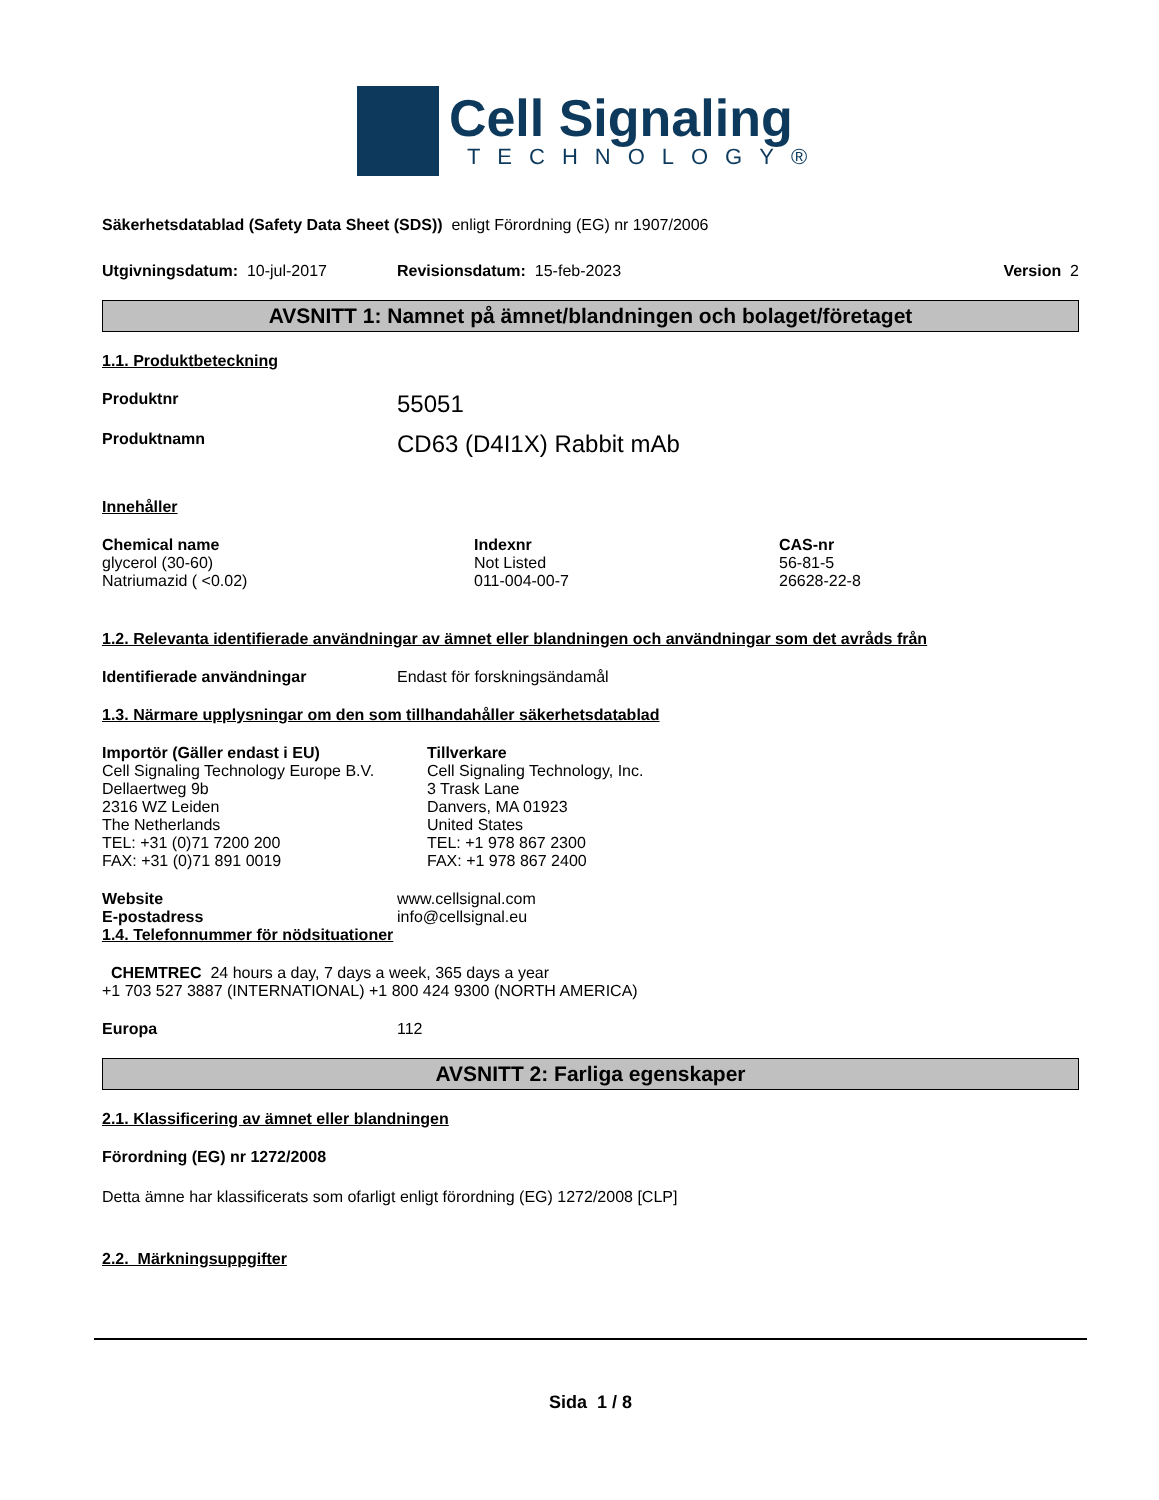Cell Signaling
TECHNOLOGY®
Säkerhetsdatablad (Safety Data Sheet (SDS)) enligt Förordning (EG) nr 1907/2006
Utgivningsdatum: 10-jul-2017 Revisionsdatum: 15-feb-2023 Version 2
AVSNITT 1: Namnet på ämnet/blandningen och bolaget/företaget
1.1. Produktbeteckning
Produktnr 55051
Produktnamn CD63 (D4I1X) Rabbit mAb
Innehåller
| Chemical name | Indexnr | CAS-nr |
| --- | --- | --- |
| glycerol (30-60) | Not Listed | 56-81-5 |
| Natriumazid ( <0.02) | 011-004-00-7 | 26628-22-8 |
1.2. Relevanta identifierade användningar av ämnet eller blandningen och användningar som det avråds från
Identifierade användningar Endast för forskningsändamål
1.3. Närmare upplysningar om den som tillhandahåller säkerhetsdatablad
| Importör (Gäller endast i EU) Cell Signaling Technology Europe B.V. Dellaertweg 9b 2316 WZ Leiden The Netherlands TEL: +31 (0)71 7200 200 FAX: +31 (0)71 891 0019 | Tillverkare Cell Signaling Technology, Inc. 3 Trask Lane Danvers, MA 01923 United States TEL: +1 978 867 2300 FAX: +1 978 867 2400 |
Website www.cellsignal.com
E-postadress info@cellsignal.eu
1.4. Telefonnummer för nödsituationer
CHEMTREC 24 hours a day, 7 days a week, 365 days a year
+1 703 527 3887 (INTERNATIONAL) +1 800 424 9300 (NORTH AMERICA)
Europa 112
AVSNITT 2: Farliga egenskaper
2.1. Klassificering av ämnet eller blandningen
Förordning (EG) nr 1272/2008
Detta ämne har klassificerats som ofarligt enligt förordning (EG) 1272/2008 [CLP]
2.2. Märkningsuppgifter
Sida 1 / 8